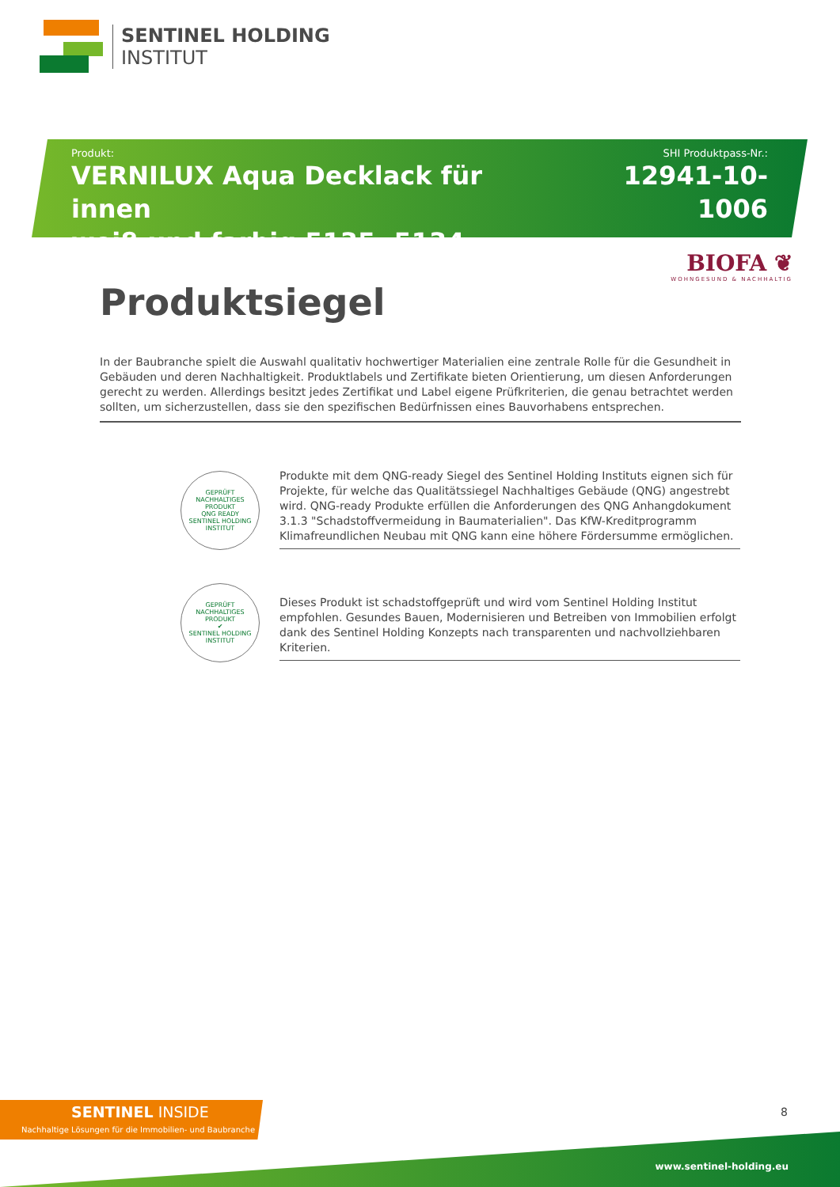SENTINEL HOLDING
INSTITUT
Produkt:
VERNILUX Aqua Decklack für innen
weiß und farbig 5135, 5134
SHI Produktpass-Nr.:
12941-10-1006
BIOFA ❦
WOHNGESUND & NACHHALTIG
Produktsiegel
In der Baubranche spielt die Auswahl qualitativ hochwertiger Materialien eine zentrale Rolle für die Gesundheit in Gebäuden und deren Nachhaltigkeit. Produktlabels und Zertifikate bieten Orientierung, um diesen Anforderungen gerecht zu werden. Allerdings besitzt jedes Zertifikat und Label eigene Prüfkriterien, die genau betrachtet werden sollten, um sicherzustellen, dass sie den spezifischen Bedürfnissen eines Bauvorhabens entsprechen.
GEPRÜFT NACHHALTIGES PRODUKT
QNG READY
SENTINEL HOLDING INSTITUT
Produkte mit dem QNG-ready Siegel des Sentinel Holding Instituts eignen sich für Projekte, für welche das Qualitätssiegel Nachhaltiges Gebäude (QNG) angestrebt wird. QNG-ready Produkte erfüllen die Anforderungen des QNG Anhangdokument 3.1.3 "Schadstoffvermeidung in Baumaterialien". Das KfW-Kreditprogramm Klimafreundlichen Neubau mit QNG kann eine höhere Fördersumme ermöglichen.
GEPRÜFT NACHHALTIGES PRODUKT
✔
SENTINEL HOLDING INSTITUT
Dieses Produkt ist schadstoffgeprüft und wird vom Sentinel Holding Institut empfohlen. Gesundes Bauen, Modernisieren und Betreiben von Immobilien erfolgt dank des Sentinel Holding Konzepts nach transparenten und nachvollziehbaren Kriterien.
SENTINEL INSIDE
Nachhaltige Lösungen für die Immobilien- und Baubranche
8
www.sentinel-holding.eu